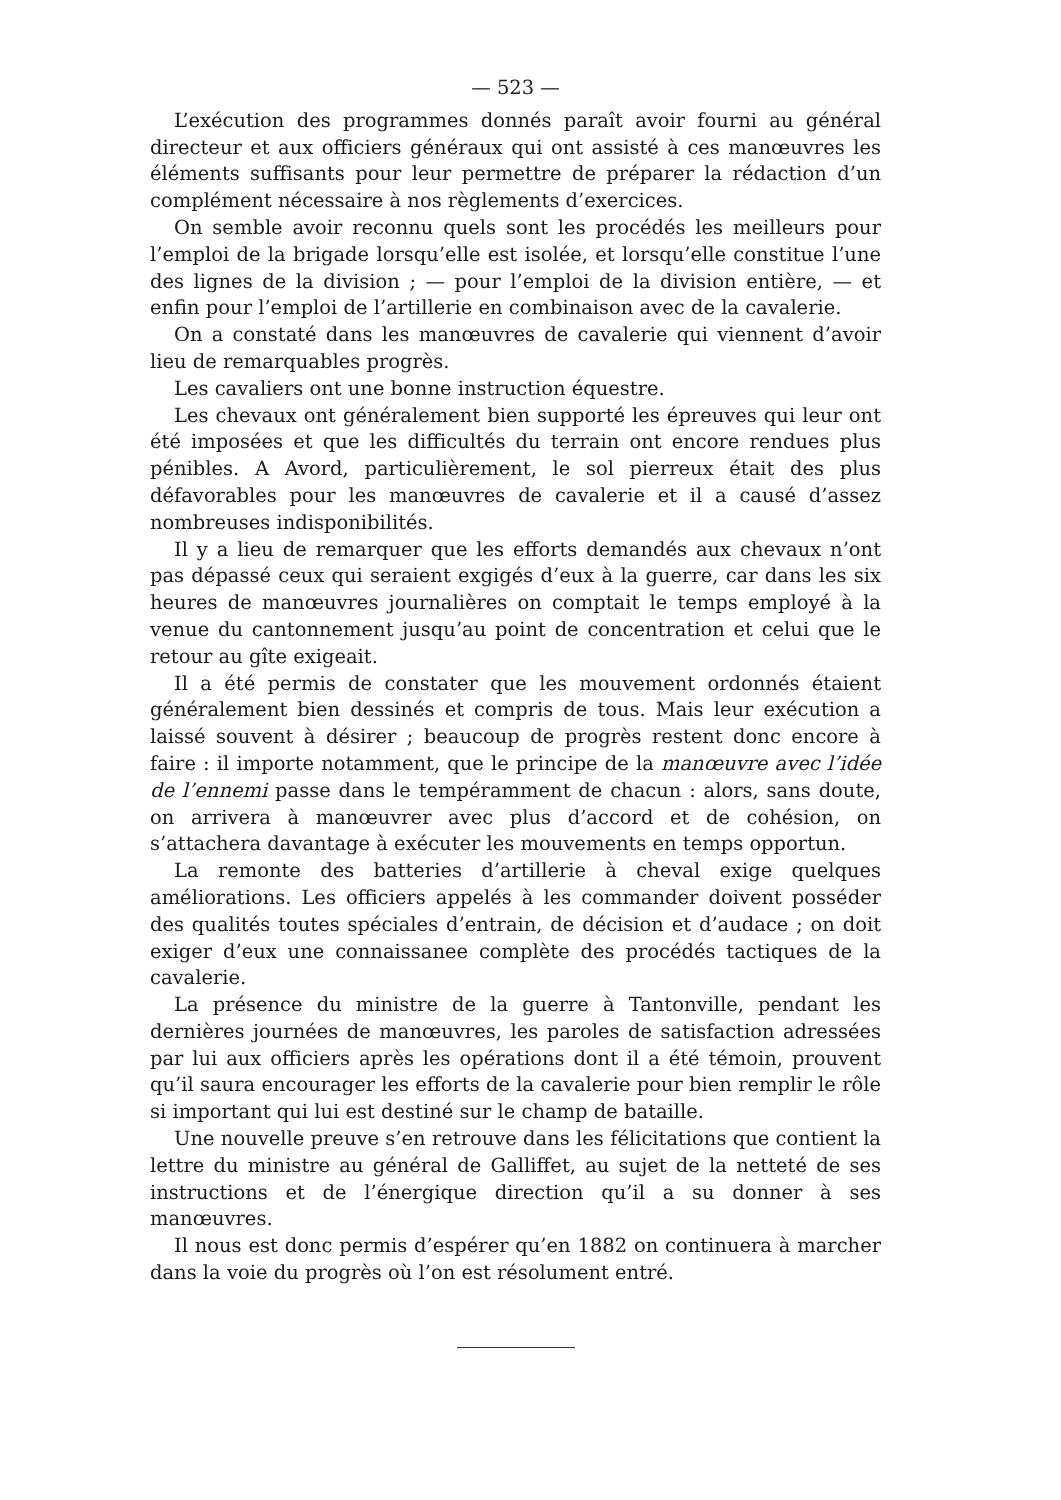— 523 —
L’exécution des programmes donnés paraît avoir fourni au général directeur et aux officiers généraux qui ont assisté à ces manœuvres les éléments suffisants pour leur permettre de préparer la rédaction d’un complément nécessaire à nos règlements d’exercices.
On semble avoir reconnu quels sont les procédés les meilleurs pour l’emploi de la brigade lorsqu’elle est isolée, et lorsqu’elle constitue l’une des lignes de la division ; — pour l’emploi de la division entière, — et enfin pour l’emploi de l’artillerie en combinaison avec de la cavalerie.
On a constaté dans les manœuvres de cavalerie qui viennent d’avoir lieu de remarquables progrès.
Les cavaliers ont une bonne instruction équestre.
Les chevaux ont généralement bien supporté les épreuves qui leur ont été imposées et que les difficultés du terrain ont encore rendues plus pénibles. A Avord, particulièrement, le sol pierreux était des plus défavorables pour les manœuvres de cavalerie et il a causé d’assez nombreuses indisponibilités.
Il y a lieu de remarquer que les efforts demandés aux chevaux n’ont pas dépassé ceux qui seraient exgigés d’eux à la guerre, car dans les six heures de manœuvres journalières on comptait le temps employé à la venue du cantonnement jusqu’au point de concentration et celui que le retour au gîte exigeait.
Il a été permis de constater que les mouvement ordonnés étaient généralement bien dessinés et compris de tous. Mais leur exécution a laissé souvent à désirer ; beaucoup de progrès restent donc encore à faire : il importe notamment, que le principe de la manœuvre avec l’idée de l’ennemi passe dans le tempéramment de chacun : alors, sans doute, on arrivera à manœuvrer avec plus d’accord et de cohésion, on s’attachera davantage à exécuter les mouvements en temps opportun.
La remonte des batteries d’artillerie à cheval exige quelques améliorations. Les officiers appelés à les commander doivent posséder des qualités toutes spéciales d’entrain, de décision et d’audace ; on doit exiger d’eux une connaissanee complète des procédés tactiques de la cavalerie.
La présence du ministre de la guerre à Tantonville, pendant les dernières journées de manœuvres, les paroles de satisfaction adressées par lui aux officiers après les opérations dont il a été témoin, prouvent qu’il saura encourager les efforts de la cavalerie pour bien remplir le rôle si important qui lui est destiné sur le champ de bataille.
Une nouvelle preuve s’en retrouve dans les félicitations que contient la lettre du ministre au général de Galliffet, au sujet de la netteté de ses instructions et de l’énergique direction qu’il a su donner à ses manœuvres.
Il nous est donc permis d’espérer qu’en 1882 on continuera à marcher dans la voie du progrès où l’on est résolument entré.